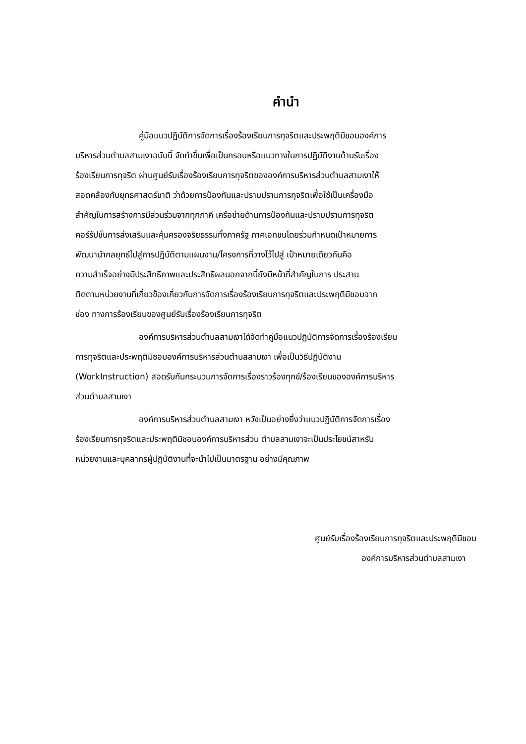คำนำ
คู่มือแนวปฏิบัติการจัดการเรื่องร้องเรียนการทุจริตและประพฤติมิชอบองค์การ
บริหารส่วนตำบลสามเงาฉบับนี้ จัดทำขึ้นเพื่อเป็นกรอบหรือแนวทางในการปฏิบัติงานด้านรับเรื่อง
ร้องเรียนการทุจริต ผ่านศูนย์รับเรื่องร้องเรียนการทุจริตขององค์การบริหารส่วนตำบลสามเงาให้
สอดคล้องกับยุทธศาสตร์ชาติ ว่าด้วยการป้องกันและปราบปรามการทุจริตเพื่อใช้เป็นเครื่องมือ
สำคัญในการสร้างการมีส่วนร่วมจากทุกภาคี เครือข่ายด้านการป้องกันและปราบปรามการทุจริต
คอร์รัปชั่นการส่งเสริมและคุ้มครองจริยธรรมทั้งภาครัฐ ภาคเอกชนโดยร่วมกำหนดเป้าหมายการ
พัฒนานำกลยุทธ์ไปสู่การปฏิบัติตามแผนงาน/โครงการที่วางไว้ไปสู่ เป้าหมายเดียวกันคือ
ความสำเร็จอย่างมีประสิทธิภาพและประสิทธิผลนอกจากนี้ยังมีหน้าที่สำคัญในการ ประสาน
ติดตามหน่วยงานที่เกี่ยวข้องเกี่ยวกับการจัดการเรื่องร้องเรียนการทุจริตและประพฤติมิชอบจาก
ช่อง ทางการร้องเรียนของศูนย์รับเรื่องร้องเรียนการทุจริต
องค์การบริหารส่วนตำบลสามเงาได้จัดทำคู่มือแนวปฏิบัติการจัดการเรื่องร้องเรียน
การทุจริตและประพฤติมิชอบองค์การบริหารส่วนตำบลสามเงา เพื่อเป็นวิธีปฏิบัติงาน
(WorkInstruction) สอดรับกับกระบวนการจัดการเรื่องราวร้องทุกข์/ร้องเรียนขององค์การบริหาร
ส่วนตำบลสามเงา
องค์การบริหารส่วนตำบลสามเงา หวังเป็นอย่างยิ่งว่าแนวปฏิบัติการจัดการเรื่อง
ร้องเรียนการทุจริตและประพฤติมิชอบองค์การบริหารส่วน ตำบลสามเงาจะเป็นประโยชน์สาหรับ
หน่วยงานและบุคลากรผู้ปฏิบัติงานที่จะนำไปเป็นมาตรฐาน อย่างมีคุณภาพ
ศูนย์รับเรื่องร้องเรียนการทุจริตและประพฤติมิชอบ
องค์การบริหารส่วนตำบลสามเงา